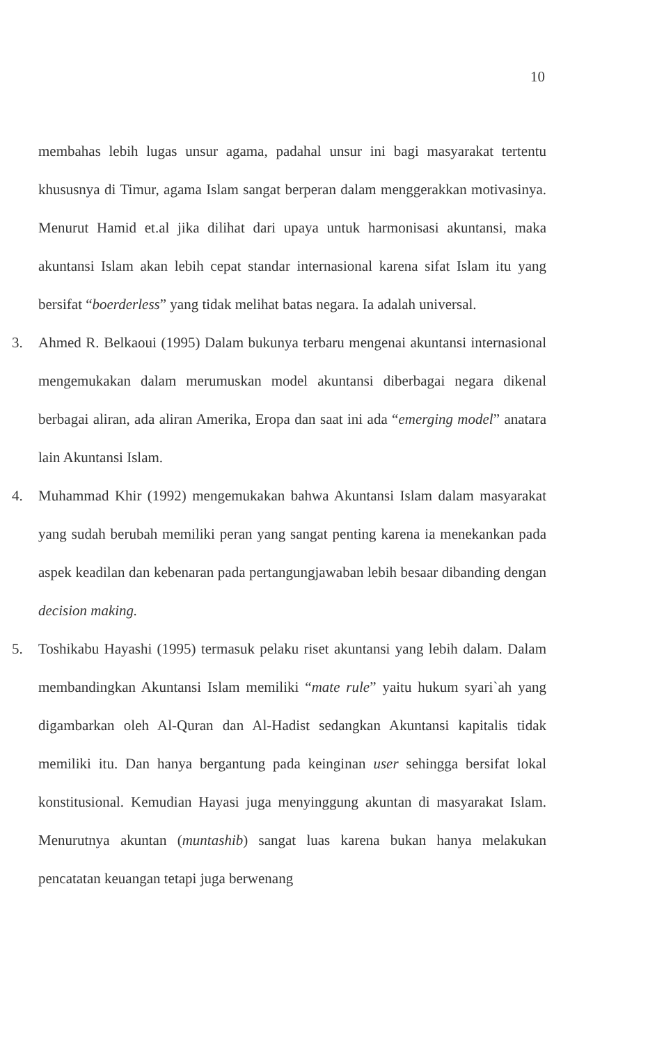10
membahas lebih lugas unsur agama, padahal unsur ini bagi masyarakat tertentu khususnya di Timur, agama Islam sangat berperan dalam menggerakkan motivasinya. Menurut Hamid et.al jika dilihat dari upaya untuk harmonisasi akuntansi, maka akuntansi Islam akan lebih cepat standar internasional karena sifat Islam itu yang bersifat “boerderless” yang tidak melihat batas negara. Ia adalah universal.
3. Ahmed R. Belkaoui (1995) Dalam bukunya terbaru mengenai akuntansi internasional mengemukakan dalam merumuskan model akuntansi diberbagai negara dikenal berbagai aliran, ada aliran Amerika, Eropa dan saat ini ada “emerging model” anatara lain Akuntansi Islam.
4. Muhammad Khir (1992) mengemukakan bahwa Akuntansi Islam dalam masyarakat yang sudah berubah memiliki peran yang sangat penting karena ia menekankan pada aspek keadilan dan kebenaran pada pertangungjawaban lebih besaar dibanding dengan decision making.
5. Toshikabu Hayashi (1995) termasuk pelaku riset akuntansi yang lebih dalam. Dalam membandingkan Akuntansi Islam memiliki “mate rule” yaitu hukum syari`ah yang digambarkan oleh Al-Quran dan Al-Hadist sedangkan Akuntansi kapitalis tidak memiliki itu. Dan hanya bergantung pada keinginan user sehingga bersifat lokal konstitusional. Kemudian Hayasi juga menyinggung akuntan di masyarakat Islam. Menurutnya akuntan (muntashib) sangat luas karena bukan hanya melakukan pencatatan keuangan tetapi juga berwenang